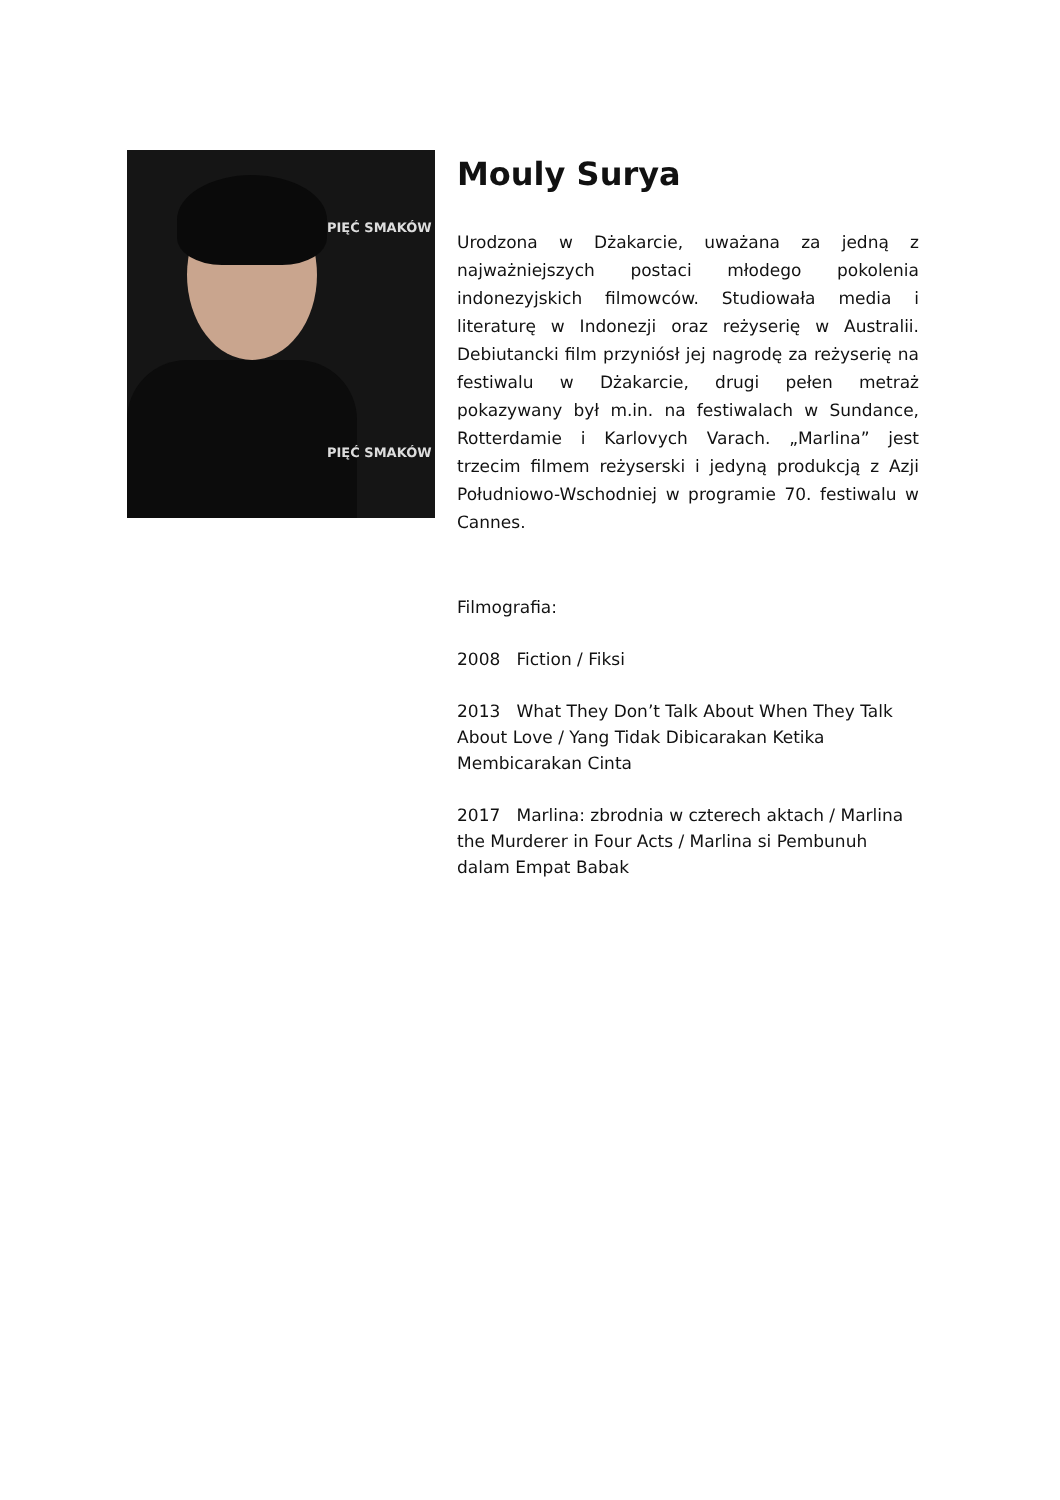PIĘĆ SMAKÓW
PIĘĆ SMAKÓW
Mouly Surya
Urodzona w Dżakarcie, uważana za jedną z najważniejszych postaci młodego pokolenia indonezyjskich filmowców. Studiowała media i literaturę w Indonezji oraz reżyserię w Australii. Debiutancki film przyniósł jej nagrodę za reżyserię na festiwalu w Dżakarcie, drugi pełen metraż pokazywany był m.in. na festiwalach w Sundance, Rotterdamie i Karlovych Varach. „Marlina” jest trzecim filmem reżyserski i jedyną produkcją z Azji Południowo-Wschodniej w programie 70. festiwalu w Cannes.
Filmografia:
2008 Fiction / Fiksi
2013 What They Don’t Talk About When They Talk About Love / Yang Tidak Dibicarakan Ketika Membicarakan Cinta
2017 Marlina: zbrodnia w czterech aktach / Marlina the Murderer in Four Acts / Marlina si Pembunuh dalam Empat Babak